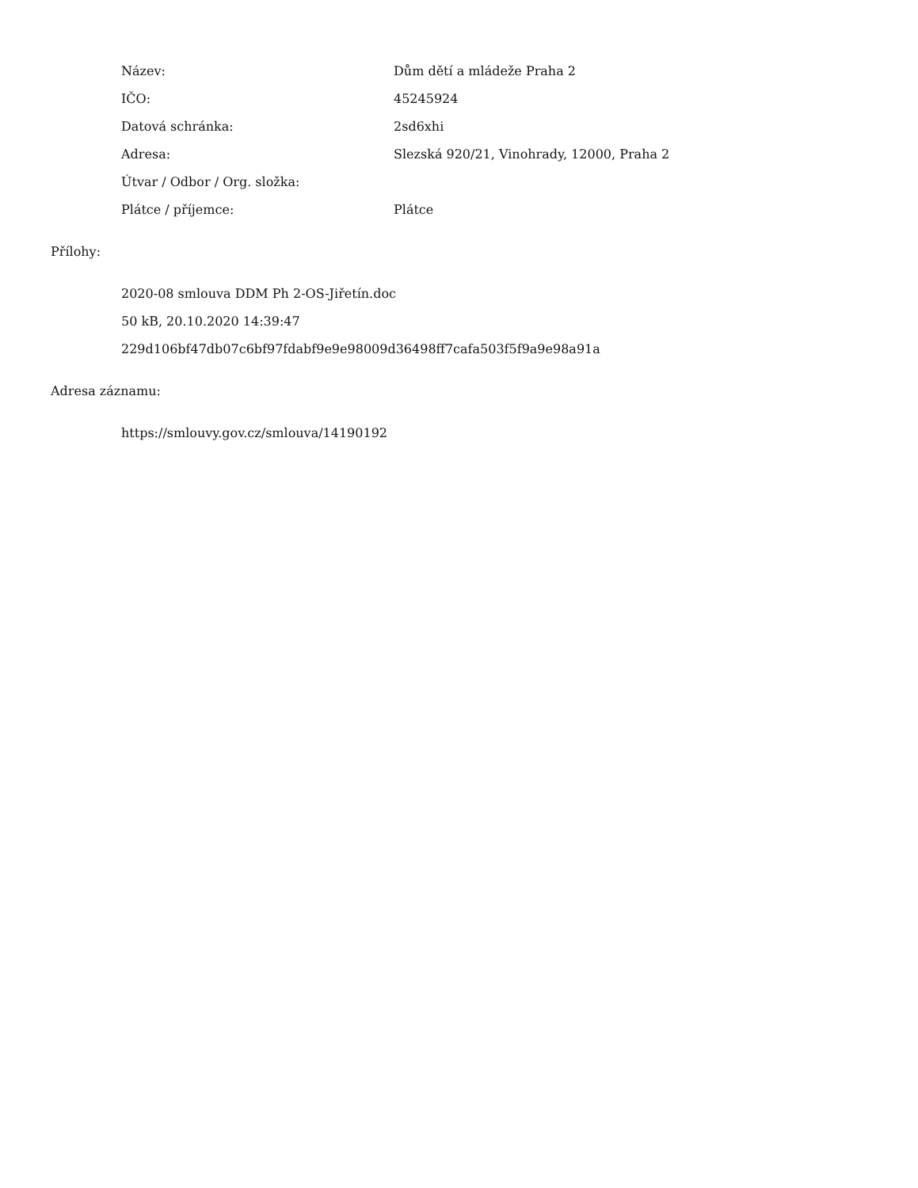| Název: | Dům dětí a mládeže Praha 2 |
| IČO: | 45245924 |
| Datová schránka: | 2sd6xhi |
| Adresa: | Slezská 920/21, Vinohrady, 12000, Praha 2 |
| Útvar / Odbor / Org. složka: | |
| Plátce / příjemce: | Plátce |
Přílohy:
2020-08 smlouva DDM Ph 2-OS-Jiřetín.doc
50 kB, 20.10.2020 14:39:47
229d106bf47db07c6bf97fdabf9e9e98009d36498ff7cafa503f5f9a9e98a91a
Adresa záznamu:
https://smlouvy.gov.cz/smlouva/14190192